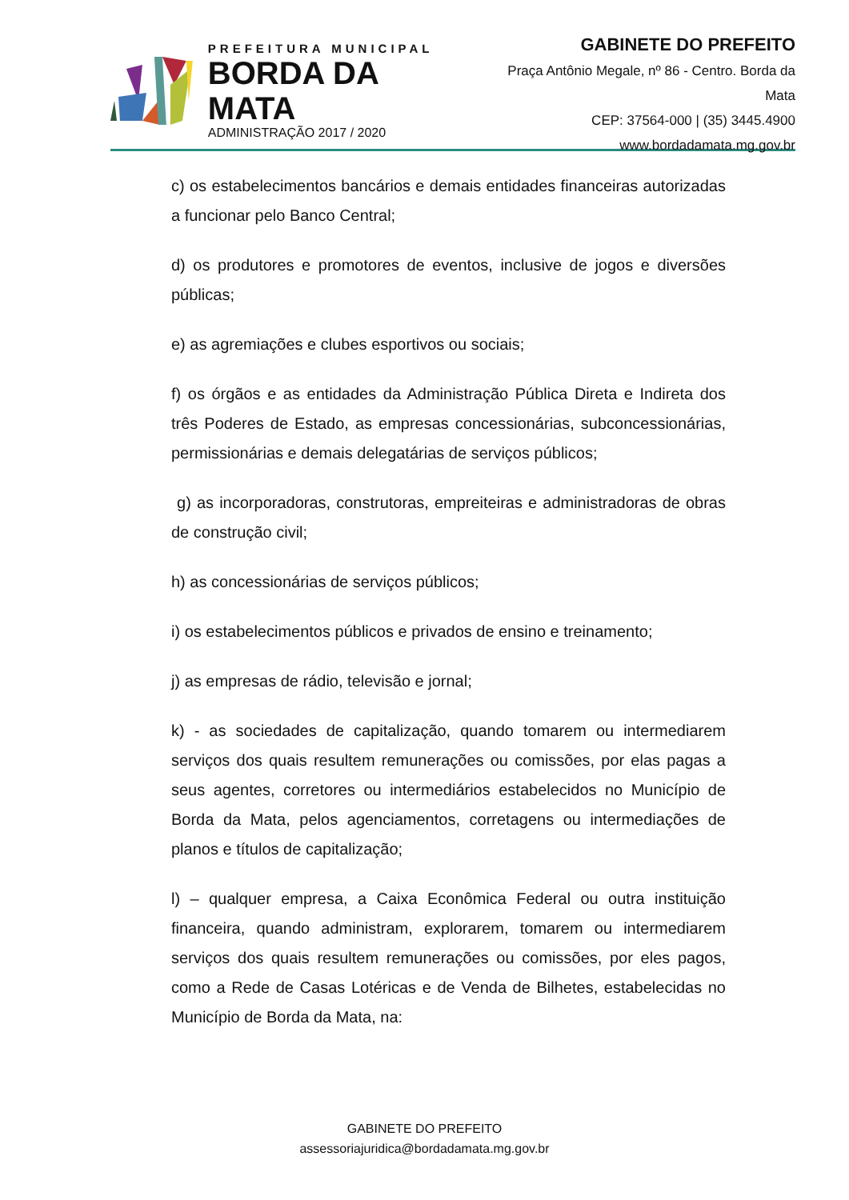PREFEITURA MUNICIPAL
BORDA DA MATA
ADMINISTRAÇÃO 2017 / 2020
GABINETE DO PREFEITO
Praça Antônio Megale, nº 86 - Centro. Borda da Mata
CEP: 37564-000 | (35) 3445.4900
www.bordadamata.mg.gov.br
c) os estabelecimentos bancários e demais entidades financeiras autorizadas a funcionar pelo Banco Central;
d) os produtores e promotores de eventos, inclusive de jogos e diversões públicas;
e) as agremiações e clubes esportivos ou sociais;
f) os órgãos e as entidades da Administração Pública Direta e Indireta dos três Poderes de Estado, as empresas concessionárias, subconcessionárias, permissionárias e demais delegatárias de serviços públicos;
g) as incorporadoras, construtoras, empreiteiras e administradoras de obras de construção civil;
h) as concessionárias de serviços públicos;
i) os estabelecimentos públicos e privados de ensino e treinamento;
j) as empresas de rádio, televisão e jornal;
k) - as sociedades de capitalização, quando tomarem ou intermediarem serviços dos quais resultem remunerações ou comissões, por elas pagas a seus agentes, corretores ou intermediários estabelecidos no Município de Borda da Mata, pelos agenciamentos, corretagens ou intermediações de planos e títulos de capitalização;
l) – qualquer empresa, a Caixa Econômica Federal ou outra instituição financeira, quando administram, explorarem, tomarem ou intermediarem serviços dos quais resultem remunerações ou comissões, por eles pagos, como a Rede de Casas Lotéricas e de Venda de Bilhetes, estabelecidas no Município de Borda da Mata, na:
GABINETE DO PREFEITO
assessoriajuridica@bordadamata.mg.gov.br